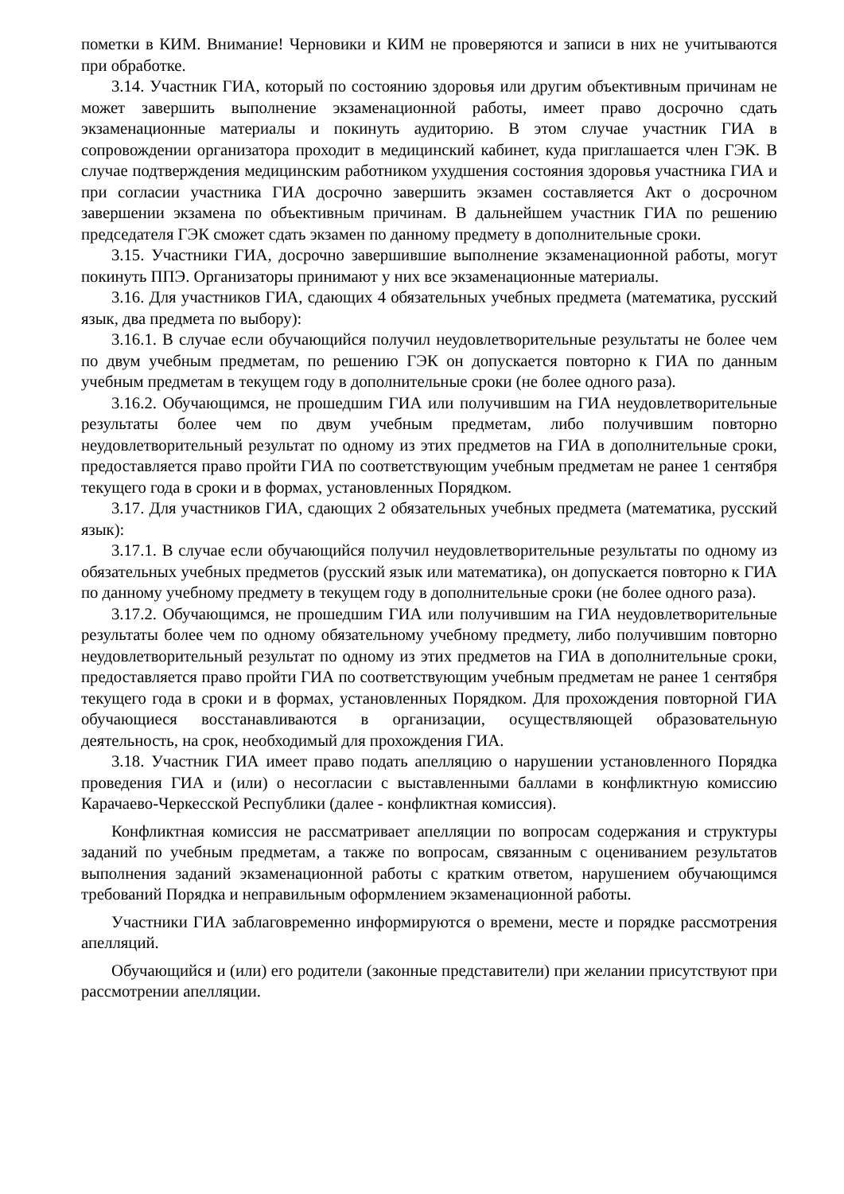пометки в КИМ. Внимание! Черновики и КИМ не проверяются и записи в них не учитываются при обработке.
3.14. Участник ГИА, который по состоянию здоровья или другим объективным причинам не может завершить выполнение экзаменационной работы, имеет право досрочно сдать экзаменационные материалы и покинуть аудиторию. В этом случае участник ГИА в сопровождении организатора проходит в медицинский кабинет, куда приглашается член ГЭК. В случае подтверждения медицинским работником ухудшения состояния здоровья участника ГИА и при согласии участника ГИА досрочно завершить экзамен составляется Акт о досрочном завершении экзамена по объективным причинам. В дальнейшем участник ГИА по решению председателя ГЭК сможет сдать экзамен по данному предмету в дополнительные сроки.
3.15. Участники ГИА, досрочно завершившие выполнение экзаменационной работы, могут покинуть ППЭ. Организаторы принимают у них все экзаменационные материалы.
3.16. Для участников ГИА, сдающих 4 обязательных учебных предмета (математика, русский язык, два предмета по выбору):
3.16.1. В случае если обучающийся получил неудовлетворительные результаты не более чем по двум учебным предметам, по решению ГЭК он допускается повторно к ГИА по данным учебным предметам в текущем году в дополнительные сроки (не более одного раза).
3.16.2. Обучающимся, не прошедшим ГИА или получившим на ГИА неудовлетворительные результаты более чем по двум учебным предметам, либо получившим повторно неудовлетворительный результат по одному из этих предметов на ГИА в дополнительные сроки, предоставляется право пройти ГИА по соответствующим учебным предметам не ранее 1 сентября текущего года в сроки и в формах, установленных Порядком.
3.17. Для участников ГИА, сдающих 2 обязательных учебных предмета (математика, русский язык):
3.17.1. В случае если обучающийся получил неудовлетворительные результаты по одному из обязательных учебных предметов (русский язык или математика), он допускается повторно к ГИА по данному учебному предмету в текущем году в дополнительные сроки (не более одного раза).
3.17.2. Обучающимся, не прошедшим ГИА или получившим на ГИА неудовлетворительные результаты более чем по одному обязательному учебному предмету, либо получившим повторно неудовлетворительный результат по одному из этих предметов на ГИА в дополнительные сроки, предоставляется право пройти ГИА по соответствующим учебным предметам не ранее 1 сентября текущего года в сроки и в формах, установленных Порядком. Для прохождения повторной ГИА обучающиеся восстанавливаются в организации, осуществляющей образовательную деятельность, на срок, необходимый для прохождения ГИА.
3.18. Участник ГИА имеет право подать апелляцию о нарушении установленного Порядка проведения ГИА и (или) о несогласии с выставленными баллами в конфликтную комиссию Карачаево-Черкесской Республики (далее - конфликтная комиссия).
Конфликтная комиссия не рассматривает апелляции по вопросам содержания и структуры заданий по учебным предметам, а также по вопросам, связанным с оцениванием результатов выполнения заданий экзаменационной работы с кратким ответом, нарушением обучающимся требований Порядка и неправильным оформлением экзаменационной работы.
Участники ГИА заблаговременно информируются о времени, месте и порядке рассмотрения апелляций.
Обучающийся и (или) его родители (законные представители) при желании присутствуют при рассмотрении апелляции.